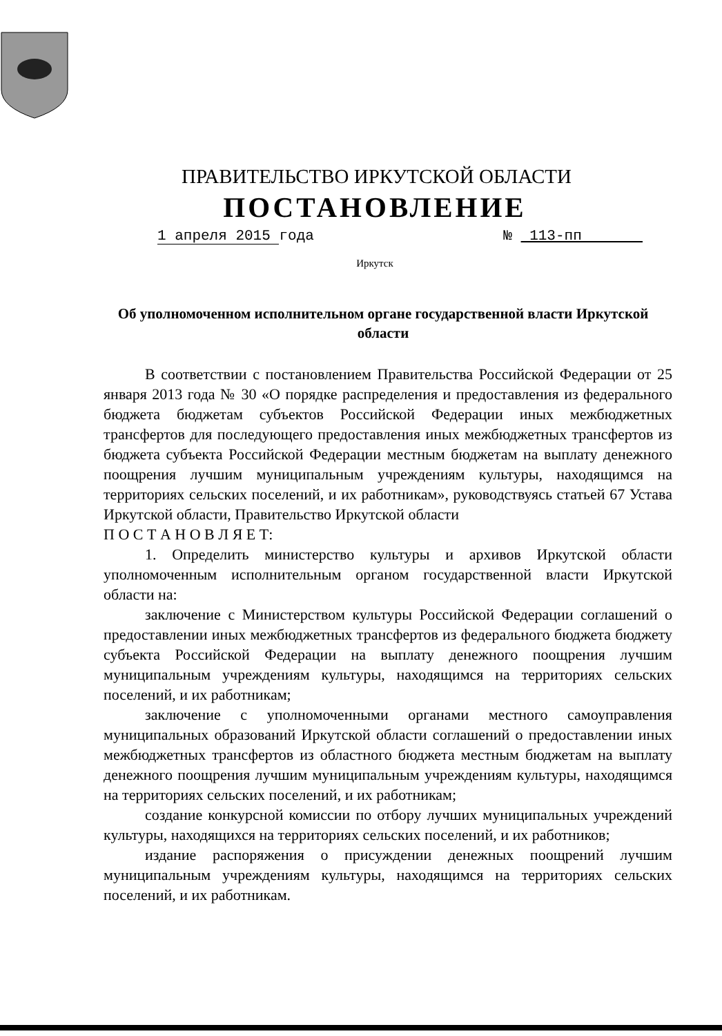ПРАВИТЕЛЬСТВО ИРКУТСКОЙ ОБЛАСТИ
ПОСТАНОВЛЕНИЕ
1 апреля 2015 года № 113-пп
Иркутск
Об уполномоченном исполнительном органе государственной власти Иркутской области
В соответствии с постановлением Правительства Российской Федерации от 25 января 2013 года № 30 «О порядке распределения и предоставления из федерального бюджета бюджетам субъектов Российской Федерации иных межбюджетных трансфертов для последующего предоставления иных межбюджетных трансфертов из бюджета субъекта Российской Федерации местным бюджетам на выплату денежного поощрения лучшим муниципальным учреждениям культуры, находящимся на территориях сельских поселений, и их работникам», руководствуясь статьей 67 Устава Иркутской области, Правительство Иркутской области
П О С Т А Н О В Л Я Е Т:
1. Определить министерство культуры и архивов Иркутской области уполномоченным исполнительным органом государственной власти Иркутской области на:
заключение с Министерством культуры Российской Федерации соглашений о предоставлении иных межбюджетных трансфертов из федерального бюджета бюджету субъекта Российской Федерации на выплату денежного поощрения лучшим муниципальным учреждениям культуры, находящимся на территориях сельских поселений, и их работникам;
заключение с уполномоченными органами местного самоуправления муниципальных образований Иркутской области соглашений о предоставлении иных межбюджетных трансфертов из областного бюджета местным бюджетам на выплату денежного поощрения лучшим муниципальным учреждениям культуры, находящимся на территориях сельских поселений, и их работникам;
создание конкурсной комиссии по отбору лучших муниципальных учреждений культуры, находящихся на территориях сельских поселений, и их работников;
издание распоряжения о присуждении денежных поощрений лучшим муниципальным учреждениям культуры, находящимся на территориях сельских поселений, и их работникам.